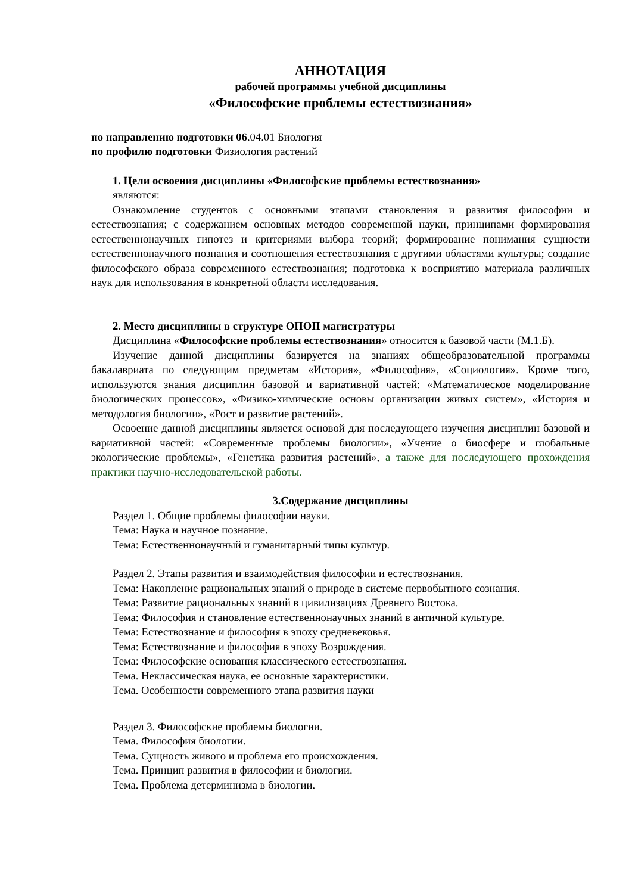АННОТАЦИЯ
рабочей программы учебной дисциплины
«Философские проблемы естествознания»
по направлению подготовки 06.04.01 Биология
по профилю подготовки Физиология растений
1. Цели освоения дисциплины «Философские проблемы естествознания»
являются:
Ознакомление студентов с основными этапами становления и развития философии и естествознания; с содержанием основных методов современной науки, принципами формирования естественнонаучных гипотез и критериями выбора теорий; формирование понимания сущности естественнонаучного познания и соотношения естествознания с другими областями культуры; создание философского образа современного естествознания; подготовка к восприятию материала различных наук для использования в конкретной области исследования.
2. Место дисциплины в структуре ОПОП магистратуры
Дисциплина «Философские проблемы естествознания» относится к базовой части (М.1.Б).
Изучение данной дисциплины базируется на знаниях общеобразовательной программы бакалавриата по следующим предметам «История», «Философия», «Социология». Кроме того, используются знания дисциплин базовой и вариативной частей: «Математическое моделирование биологических процессов», «Физико-химические основы организации живых систем», «История и методология биологии», «Рост и развитие растений».
Освоение данной дисциплины является основой для последующего изучения дисциплин базовой и вариативной частей: «Современные проблемы биологии», «Учение о биосфере и глобальные экологические проблемы», «Генетика развития растений», а также для последующего прохождения практики научно-исследовательской работы.
3.Содержание дисциплины
Раздел 1. Общие проблемы философии науки.
Тема: Наука и научное познание.
Тема: Естественнонаучный и гуманитарный типы культур.
Раздел 2. Этапы развития и взаимодействия философии и естествознания.
Тема: Накопление рациональных знаний о природе в системе первобытного сознания.
Тема: Развитие рациональных знаний в цивилизациях Древнего Востока.
Тема: Философия и становление естественнонаучных знаний в античной культуре.
Тема: Естествознание и философия в эпоху средневековья.
Тема: Естествознание и философия в эпоху Возрождения.
Тема: Философские основания классического естествознания.
Тема. Неклассическая наука, ее основные характеристики.
Тема. Особенности современного этапа развития науки
Раздел 3. Философские проблемы биологии.
Тема. Философия биологии.
Тема. Сущность живого и проблема его происхождения.
Тема. Принцип развития в философии и биологии.
Тема. Проблема детерминизма в биологии.